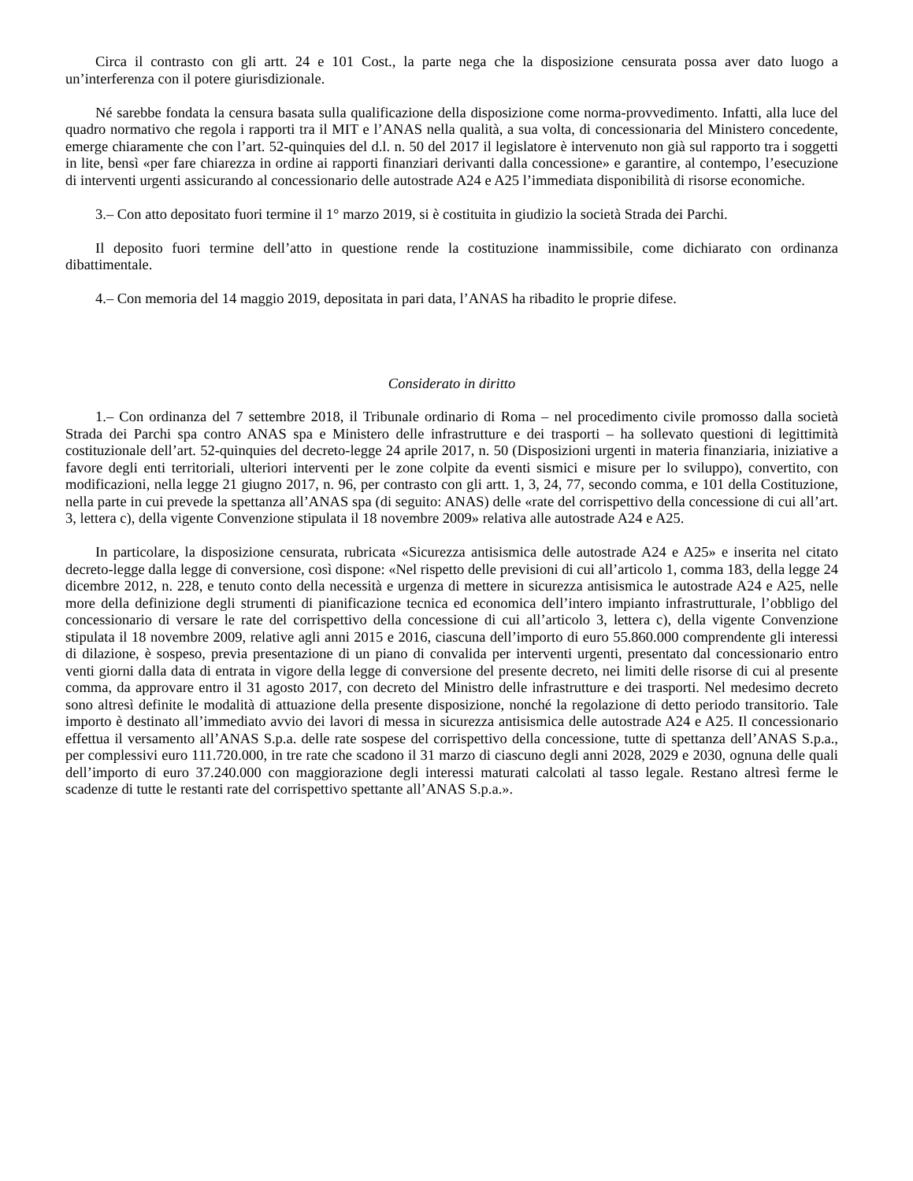Circa il contrasto con gli artt. 24 e 101 Cost., la parte nega che la disposizione censurata possa aver dato luogo a un’interferenza con il potere giurisdizionale.
Né sarebbe fondata la censura basata sulla qualificazione della disposizione come norma-provvedimento. Infatti, alla luce del quadro normativo che regola i rapporti tra il MIT e l’ANAS nella qualità, a sua volta, di concessionaria del Ministero concedente, emerge chiaramente che con l’art. 52-quinquies del d.l. n. 50 del 2017 il legislatore è intervenuto non già sul rapporto tra i soggetti in lite, bensì «per fare chiarezza in ordine ai rapporti finanziari derivanti dalla concessione» e garantire, al contempo, l’esecuzione di interventi urgenti assicurando al concessionario delle autostrade A24 e A25 l’immediata disponibilità di risorse economiche.
3.– Con atto depositato fuori termine il 1° marzo 2019, si è costituita in giudizio la società Strada dei Parchi.
Il deposito fuori termine dell’atto in questione rende la costituzione inammissibile, come dichiarato con ordinanza dibattimentale.
4.– Con memoria del 14 maggio 2019, depositata in pari data, l’ANAS ha ribadito le proprie difese.
Considerato in diritto
1.– Con ordinanza del 7 settembre 2018, il Tribunale ordinario di Roma – nel procedimento civile promosso dalla società Strada dei Parchi spa contro ANAS spa e Ministero delle infrastrutture e dei trasporti – ha sollevato questioni di legittimità costituzionale dell’art. 52-quinquies del decreto-legge 24 aprile 2017, n. 50 (Disposizioni urgenti in materia finanziaria, iniziative a favore degli enti territoriali, ulteriori interventi per le zone colpite da eventi sismici e misure per lo sviluppo), convertito, con modificazioni, nella legge 21 giugno 2017, n. 96, per contrasto con gli artt. 1, 3, 24, 77, secondo comma, e 101 della Costituzione, nella parte in cui prevede la spettanza all’ANAS spa (di seguito: ANAS) delle «rate del corrispettivo della concessione di cui all’art. 3, lettera c), della vigente Convenzione stipulata il 18 novembre 2009» relativa alle autostrade A24 e A25.
In particolare, la disposizione censurata, rubricata «Sicurezza antisismica delle autostrade A24 e A25» e inserita nel citato decreto-legge dalla legge di conversione, così dispone: «Nel rispetto delle previsioni di cui all’articolo 1, comma 183, della legge 24 dicembre 2012, n. 228, e tenuto conto della necessità e urgenza di mettere in sicurezza antisismica le autostrade A24 e A25, nelle more della definizione degli strumenti di pianificazione tecnica ed economica dell’intero impianto infrastrutturale, l’obbligo del concessionario di versare le rate del corrispettivo della concessione di cui all’articolo 3, lettera c), della vigente Convenzione stipulata il 18 novembre 2009, relative agli anni 2015 e 2016, ciascuna dell’importo di euro 55.860.000 comprendente gli interessi di dilazione, è sospeso, previa presentazione di un piano di convalida per interventi urgenti, presentato dal concessionario entro venti giorni dalla data di entrata in vigore della legge di conversione del presente decreto, nei limiti delle risorse di cui al presente comma, da approvare entro il 31 agosto 2017, con decreto del Ministro delle infrastrutture e dei trasporti. Nel medesimo decreto sono altresì definite le modalità di attuazione della presente disposizione, nonché la regolazione di detto periodo transitorio. Tale importo è destinato all’immediato avvio dei lavori di messa in sicurezza antisismica delle autostrade A24 e A25. Il concessionario effettua il versamento all’ANAS S.p.a. delle rate sospese del corrispettivo della concessione, tutte di spettanza dell’ANAS S.p.a., per complessivi euro 111.720.000, in tre rate che scadono il 31 marzo di ciascuno degli anni 2028, 2029 e 2030, ognuna delle quali dell’importo di euro 37.240.000 con maggiorazione degli interessi maturati calcolati al tasso legale. Restano altresì ferme le scadenze di tutte le restanti rate del corrispettivo spettante all’ANAS S.p.a.».